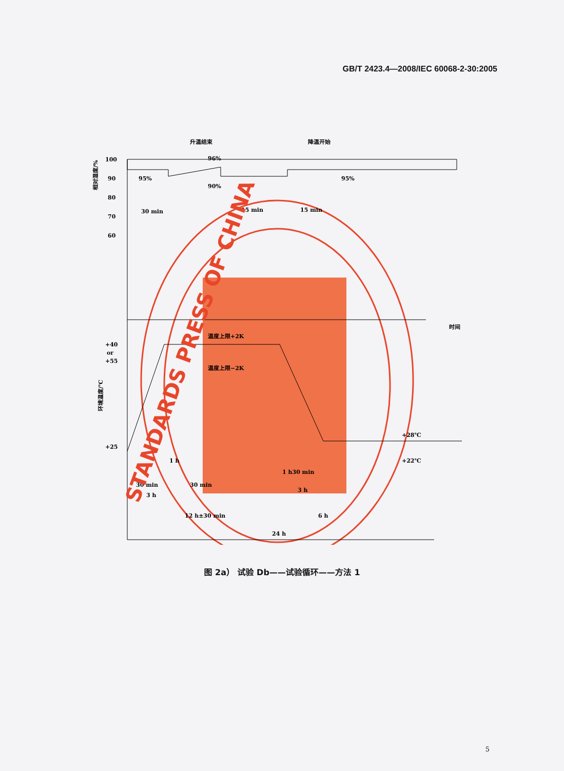GB/T 2423.4—2008/IEC 60068-2-30:2005
100
90
80
70
60
升温结束
降温开始
96%
95%
90%
95%
30 min
15 min
15 min
相对湿度/%
时间
+40
or
+55
+25
温度上限+2K
温度上限−2K
+28℃
+22℃
环境温度/℃
1 h
30 min
30 min
1 h30 min
3 h
3 h
12 h±30 min
6 h
24 h
STANDARDS PRESS OF CHINA
图 2a） 试验 Db——试验循环——方法 1
5